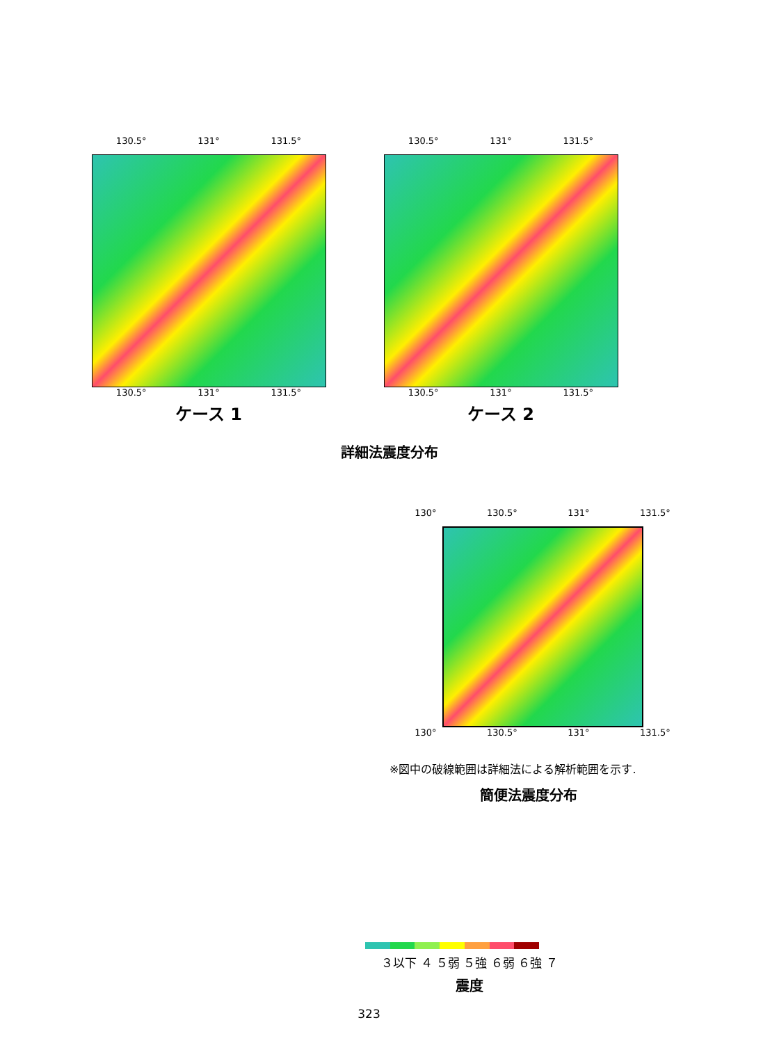130.5° 131° 131.5°
130.5° 131° 131.5°
ケース 1
130.5° 131° 131.5°
130.5° 131° 131.5°
ケース 2
詳細法震度分布
130° 130.5° 131° 131.5°
130° 130.5° 131° 131.5°
※図中の破線範囲は詳細法による解析範囲を示す.
簡便法震度分布
３以下 ４ ５弱 ５強 ６弱 ６強 ７
震度
323